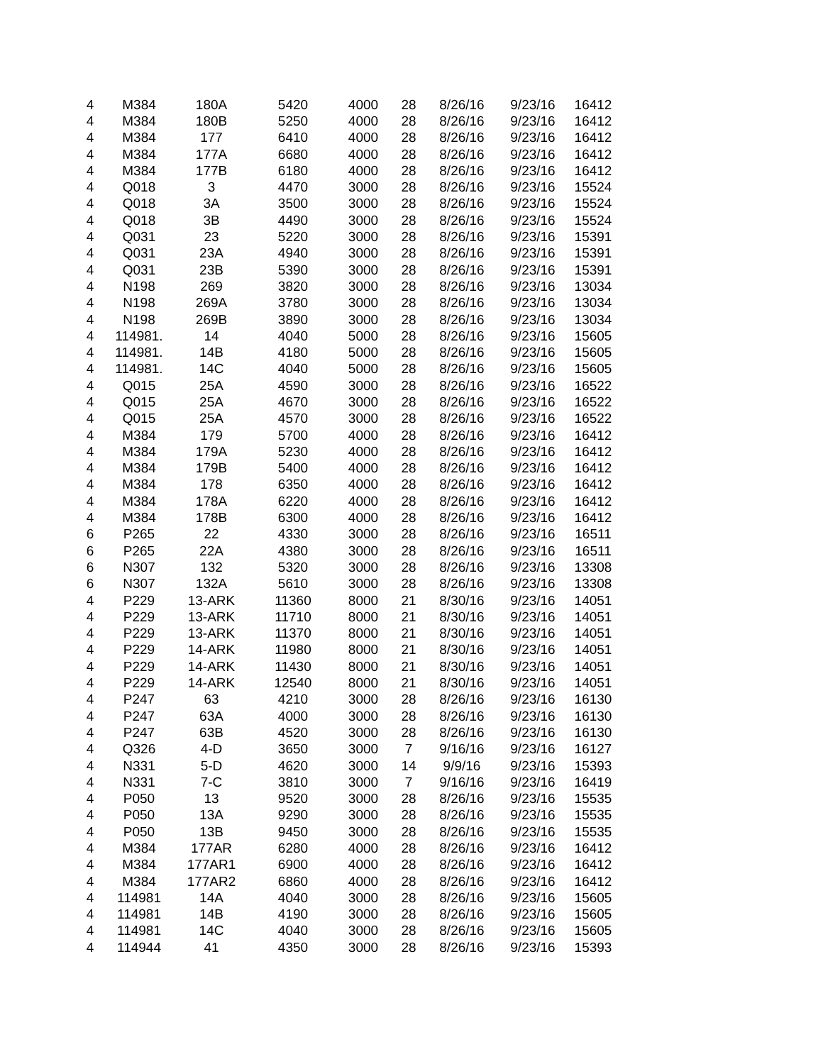| 4 | M384 | 180A | 5420 | 4000 | 28 | 8/26/16 | 9/23/16 | 16412 |
| 4 | M384 | 180B | 5250 | 4000 | 28 | 8/26/16 | 9/23/16 | 16412 |
| 4 | M384 | 177 | 6410 | 4000 | 28 | 8/26/16 | 9/23/16 | 16412 |
| 4 | M384 | 177A | 6680 | 4000 | 28 | 8/26/16 | 9/23/16 | 16412 |
| 4 | M384 | 177B | 6180 | 4000 | 28 | 8/26/16 | 9/23/16 | 16412 |
| 4 | Q018 | 3 | 4470 | 3000 | 28 | 8/26/16 | 9/23/16 | 15524 |
| 4 | Q018 | 3A | 3500 | 3000 | 28 | 8/26/16 | 9/23/16 | 15524 |
| 4 | Q018 | 3B | 4490 | 3000 | 28 | 8/26/16 | 9/23/16 | 15524 |
| 4 | Q031 | 23 | 5220 | 3000 | 28 | 8/26/16 | 9/23/16 | 15391 |
| 4 | Q031 | 23A | 4940 | 3000 | 28 | 8/26/16 | 9/23/16 | 15391 |
| 4 | Q031 | 23B | 5390 | 3000 | 28 | 8/26/16 | 9/23/16 | 15391 |
| 4 | N198 | 269 | 3820 | 3000 | 28 | 8/26/16 | 9/23/16 | 13034 |
| 4 | N198 | 269A | 3780 | 3000 | 28 | 8/26/16 | 9/23/16 | 13034 |
| 4 | N198 | 269B | 3890 | 3000 | 28 | 8/26/16 | 9/23/16 | 13034 |
| 4 | 114981. | 14 | 4040 | 5000 | 28 | 8/26/16 | 9/23/16 | 15605 |
| 4 | 114981. | 14B | 4180 | 5000 | 28 | 8/26/16 | 9/23/16 | 15605 |
| 4 | 114981. | 14C | 4040 | 5000 | 28 | 8/26/16 | 9/23/16 | 15605 |
| 4 | Q015 | 25A | 4590 | 3000 | 28 | 8/26/16 | 9/23/16 | 16522 |
| 4 | Q015 | 25A | 4670 | 3000 | 28 | 8/26/16 | 9/23/16 | 16522 |
| 4 | Q015 | 25A | 4570 | 3000 | 28 | 8/26/16 | 9/23/16 | 16522 |
| 4 | M384 | 179 | 5700 | 4000 | 28 | 8/26/16 | 9/23/16 | 16412 |
| 4 | M384 | 179A | 5230 | 4000 | 28 | 8/26/16 | 9/23/16 | 16412 |
| 4 | M384 | 179B | 5400 | 4000 | 28 | 8/26/16 | 9/23/16 | 16412 |
| 4 | M384 | 178 | 6350 | 4000 | 28 | 8/26/16 | 9/23/16 | 16412 |
| 4 | M384 | 178A | 6220 | 4000 | 28 | 8/26/16 | 9/23/16 | 16412 |
| 4 | M384 | 178B | 6300 | 4000 | 28 | 8/26/16 | 9/23/16 | 16412 |
| 6 | P265 | 22 | 4330 | 3000 | 28 | 8/26/16 | 9/23/16 | 16511 |
| 6 | P265 | 22A | 4380 | 3000 | 28 | 8/26/16 | 9/23/16 | 16511 |
| 6 | N307 | 132 | 5320 | 3000 | 28 | 8/26/16 | 9/23/16 | 13308 |
| 6 | N307 | 132A | 5610 | 3000 | 28 | 8/26/16 | 9/23/16 | 13308 |
| 4 | P229 | 13-ARK | 11360 | 8000 | 21 | 8/30/16 | 9/23/16 | 14051 |
| 4 | P229 | 13-ARK | 11710 | 8000 | 21 | 8/30/16 | 9/23/16 | 14051 |
| 4 | P229 | 13-ARK | 11370 | 8000 | 21 | 8/30/16 | 9/23/16 | 14051 |
| 4 | P229 | 14-ARK | 11980 | 8000 | 21 | 8/30/16 | 9/23/16 | 14051 |
| 4 | P229 | 14-ARK | 11430 | 8000 | 21 | 8/30/16 | 9/23/16 | 14051 |
| 4 | P229 | 14-ARK | 12540 | 8000 | 21 | 8/30/16 | 9/23/16 | 14051 |
| 4 | P247 | 63 | 4210 | 3000 | 28 | 8/26/16 | 9/23/16 | 16130 |
| 4 | P247 | 63A | 4000 | 3000 | 28 | 8/26/16 | 9/23/16 | 16130 |
| 4 | P247 | 63B | 4520 | 3000 | 28 | 8/26/16 | 9/23/16 | 16130 |
| 4 | Q326 | 4-D | 3650 | 3000 | 7 | 9/16/16 | 9/23/16 | 16127 |
| 4 | N331 | 5-D | 4620 | 3000 | 14 | 9/9/16 | 9/23/16 | 15393 |
| 4 | N331 | 7-C | 3810 | 3000 | 7 | 9/16/16 | 9/23/16 | 16419 |
| 4 | P050 | 13 | 9520 | 3000 | 28 | 8/26/16 | 9/23/16 | 15535 |
| 4 | P050 | 13A | 9290 | 3000 | 28 | 8/26/16 | 9/23/16 | 15535 |
| 4 | P050 | 13B | 9450 | 3000 | 28 | 8/26/16 | 9/23/16 | 15535 |
| 4 | M384 | 177AR | 6280 | 4000 | 28 | 8/26/16 | 9/23/16 | 16412 |
| 4 | M384 | 177AR1 | 6900 | 4000 | 28 | 8/26/16 | 9/23/16 | 16412 |
| 4 | M384 | 177AR2 | 6860 | 4000 | 28 | 8/26/16 | 9/23/16 | 16412 |
| 4 | 114981 | 14A | 4040 | 3000 | 28 | 8/26/16 | 9/23/16 | 15605 |
| 4 | 114981 | 14B | 4190 | 3000 | 28 | 8/26/16 | 9/23/16 | 15605 |
| 4 | 114981 | 14C | 4040 | 3000 | 28 | 8/26/16 | 9/23/16 | 15605 |
| 4 | 114944 | 41 | 4350 | 3000 | 28 | 8/26/16 | 9/23/16 | 15393 |